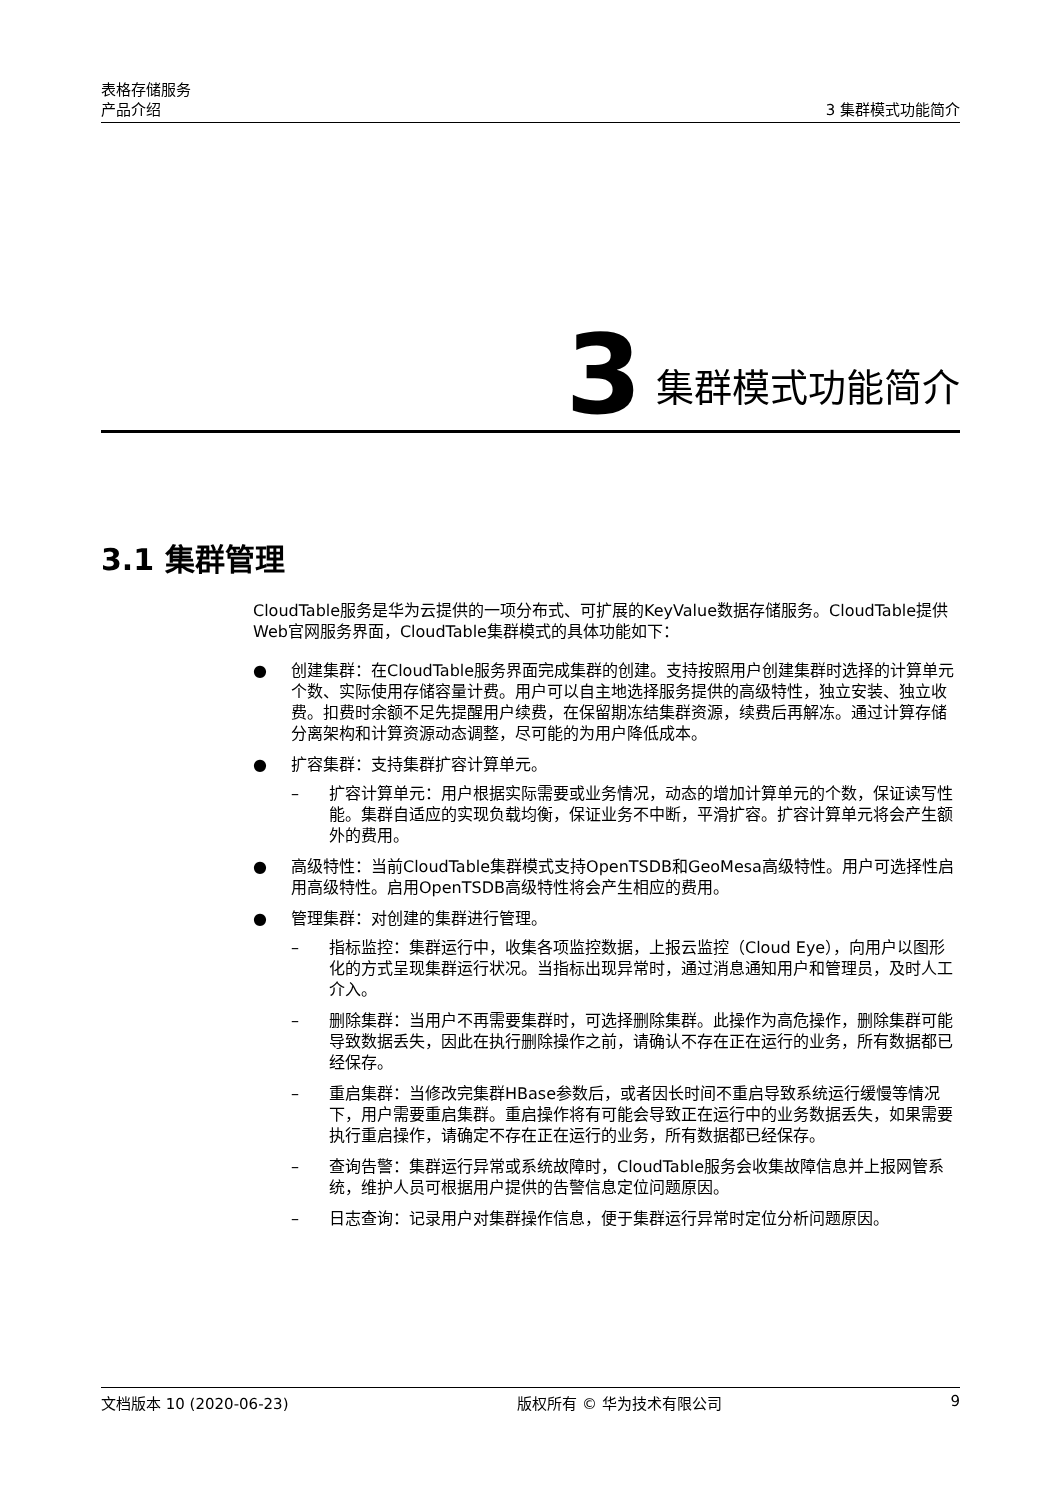表格存储服务
产品介绍 3 集群模式功能简介
3 集群模式功能简介
3.1 集群管理
CloudTable服务是华为云提供的一项分布式、可扩展的KeyValue数据存储服务。CloudTable提供Web官网服务界面，CloudTable集群模式的具体功能如下：
● 创建集群：在CloudTable服务界面完成集群的创建。支持按照用户创建集群时选择的计算单元个数、实际使用存储容量计费。用户可以自主地选择服务提供的高级特性，独立安装、独立收费。扣费时余额不足先提醒用户续费，在保留期冻结集群资源，续费后再解冻。通过计算存储分离架构和计算资源动态调整，尽可能的为用户降低成本。
● 扩容集群：支持集群扩容计算单元。
– 扩容计算单元：用户根据实际需要或业务情况，动态的增加计算单元的个数，保证读写性能。集群自适应的实现负载均衡，保证业务不中断，平滑扩容。扩容计算单元将会产生额外的费用。
● 高级特性：当前CloudTable集群模式支持OpenTSDB和GeoMesa高级特性。用户可选择性启用高级特性。启用OpenTSDB高级特性将会产生相应的费用。
● 管理集群：对创建的集群进行管理。
– 指标监控：集群运行中，收集各项监控数据，上报云监控（Cloud Eye），向用户以图形化的方式呈现集群运行状况。当指标出现异常时，通过消息通知用户和管理员，及时人工介入。
– 删除集群：当用户不再需要集群时，可选择删除集群。此操作为高危操作，删除集群可能导致数据丢失，因此在执行删除操作之前，请确认不存在正在运行的业务，所有数据都已经保存。
– 重启集群：当修改完集群HBase参数后，或者因长时间不重启导致系统运行缓慢等情况下，用户需要重启集群。重启操作将有可能会导致正在运行中的业务数据丢失，如果需要执行重启操作，请确定不存在正在运行的业务，所有数据都已经保存。
– 查询告警：集群运行异常或系统故障时，CloudTable服务会收集故障信息并上报网管系统，维护人员可根据用户提供的告警信息定位问题原因。
– 日志查询：记录用户对集群操作信息，便于集群运行异常时定位分析问题原因。
文档版本 10 (2020-06-23) 版权所有 © 华为技术有限公司 9